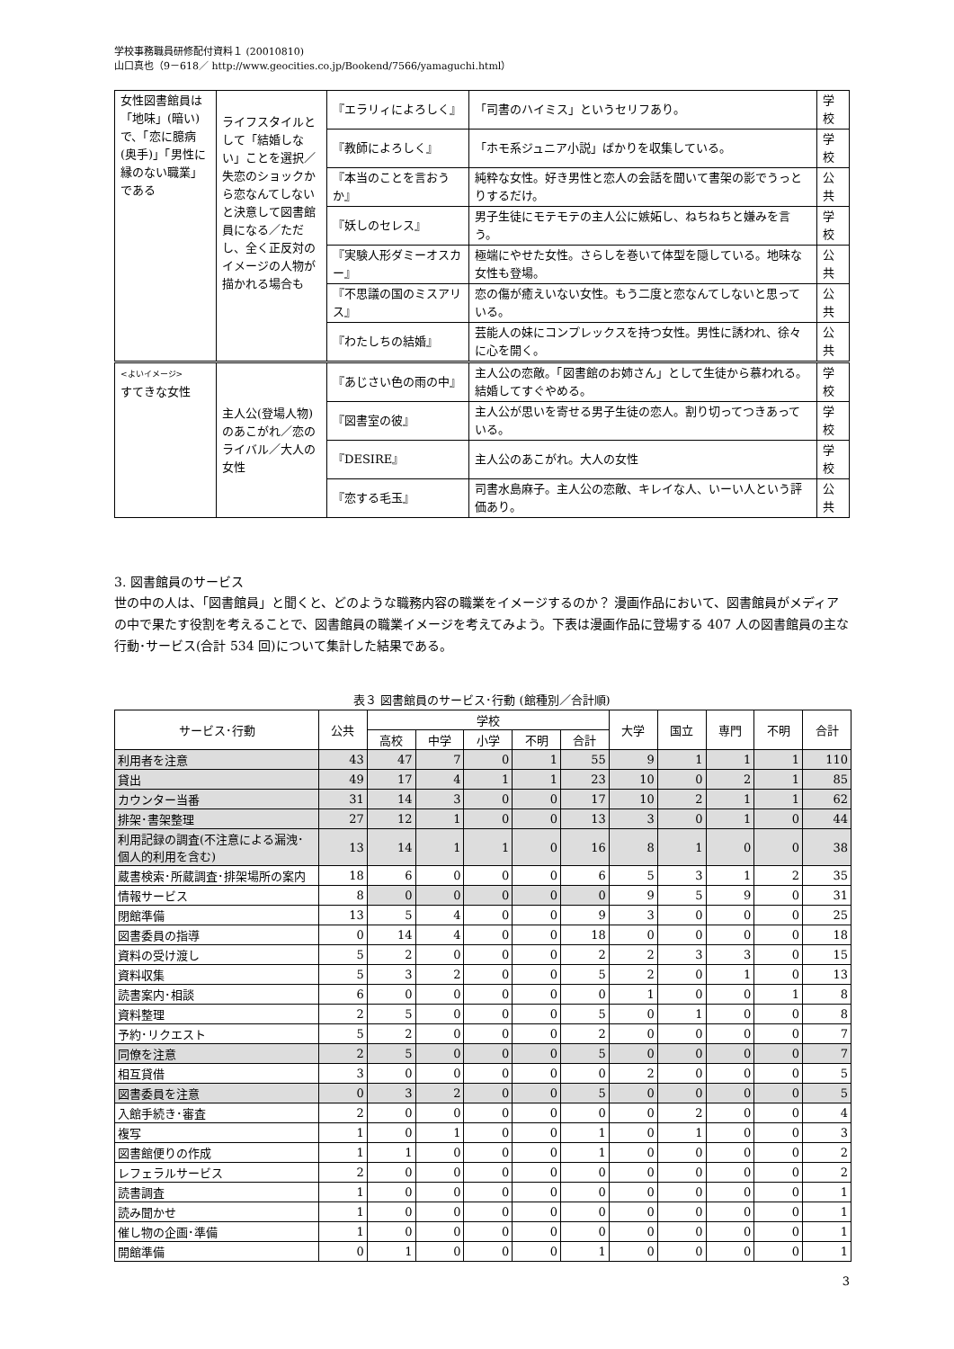学校事務職員研修配付資料１ (20010810)
山口真也（9－618／ http://www.geocities.co.jp/Bookend/7566/yamaguchi.html）
| 女性図書館員は「地味」(暗い)で、「恋に臆病(奥手)」「男性に縁のない職業」である | ライフスタイルとして「結婚しない」ことを選択／失恋のショックから恋なんてしないと決意して図書館員になる／ただし、全く正反対のイメージの人物が描かれる場合も | 『エラリィによろしく』 | 「司書のハイミス」というセリフあり。 | 学校 |
| | | 『教師によろしく』 | 「ホモ系ジュニア小説」ばかりを収集している。 | 学校 |
| | | 『本当のことを言おうか』 | 純粋な女性。好き男性と恋人の会話を聞いて書架の影でうっとりするだけ。 | 公共 |
| | | 『妖しのセレス』 | 男子生徒にモテモテの主人公に嫉妬し、ねちねちと嫌みを言う。 | 学校 |
| | | 『実験人形ダミーオスカー』 | 極端にやせた女性。さらしを巻いて体型を隠している。地味な女性も登場。 | 公共 |
| | | 『不思議の国のミスアリス』 | 恋の傷が癒えいない女性。もう二度と恋なんてしないと思っている。 | 公共 |
| | | 『わたしちの結婚』 | 芸能人の妹にコンプレックスを持つ女性。男性に誘われ、徐々に心を開く。 | 公共 |
| <よいイメージ> すてきな女性 | 主人公(登場人物)のあこがれ／恋のライバル／大人の女性 | 『あじさい色の雨の中』 | 主人公の恋敵。「図書館のお姉さん」として生徒から慕われる。結婚してすぐやめる。 | 学校 |
| | | 『図書室の彼』 | 主人公が思いを寄せる男子生徒の恋人。割り切ってつきあっている。 | 学校 |
| | | 『DESIRE』 | 主人公のあこがれ。大人の女性 | 学校 |
| | | 『恋する毛玉』 | 司書水島麻子。主人公の恋敵、キレイな人、いーい人という評価あり。 | 公共 |
3. 図書館員のサービス
世の中の人は、「図書館員」と聞くと、どのような職務内容の職業をイメージするのか？ 漫画作品において、図書館員がメディアの中で果たす役割を考えることで、図書館員の職業イメージを考えてみよう。下表は漫画作品に登場する 407 人の図書館員の主な行動･サービス(合計 534 回)について集計した結果である。
表３ 図書館員のサービス･行動 (館種別／合計順)
| サービス･行動 | 公共 | 学校 | | | | | 大学 | 国立 | 専門 | 不明 | 合計 |
| --- | --- | --- | --- | --- | --- | --- | --- | --- | --- | --- | --- |
| | | 高校 | 中学 | 小学 | 不明 | 合計 | | | | | |
| 利用者を注意 | 43 | 47 | 7 | 0 | 1 | 55 | 9 | 1 | 1 | 1 | 110 |
| 貸出 | 49 | 17 | 4 | 1 | 1 | 23 | 10 | 0 | 2 | 1 | 85 |
| カウンター当番 | 31 | 14 | 3 | 0 | 0 | 17 | 10 | 2 | 1 | 1 | 62 |
| 排架･書架整理 | 27 | 12 | 1 | 0 | 0 | 13 | 3 | 0 | 1 | 0 | 44 |
| 利用記録の調査(不注意による漏洩･個人的利用を含む) | 13 | 14 | 1 | 1 | 0 | 16 | 8 | 1 | 0 | 0 | 38 |
| 蔵書検索･所蔵調査･排架場所の案内 | 18 | 6 | 0 | 0 | 0 | 6 | 5 | 3 | 1 | 2 | 35 |
| 情報サービス | 8 | 0 | 0 | 0 | 0 | 0 | 9 | 5 | 9 | 0 | 31 |
| 閉館準備 | 13 | 5 | 4 | 0 | 0 | 9 | 3 | 0 | 0 | 0 | 25 |
| 図書委員の指導 | 0 | 14 | 4 | 0 | 0 | 18 | 0 | 0 | 0 | 0 | 18 |
| 資料の受け渡し | 5 | 2 | 0 | 0 | 0 | 2 | 2 | 3 | 3 | 0 | 15 |
| 資料収集 | 5 | 3 | 2 | 0 | 0 | 5 | 2 | 0 | 1 | 0 | 13 |
| 読書案内･相談 | 6 | 0 | 0 | 0 | 0 | 0 | 1 | 0 | 0 | 1 | 8 |
| 資料整理 | 2 | 5 | 0 | 0 | 0 | 5 | 0 | 1 | 0 | 0 | 8 |
| 予約･リクエスト | 5 | 2 | 0 | 0 | 0 | 2 | 0 | 0 | 0 | 0 | 7 |
| 同僚を注意 | 2 | 5 | 0 | 0 | 0 | 5 | 0 | 0 | 0 | 0 | 7 |
| 相互貸借 | 3 | 0 | 0 | 0 | 0 | 0 | 2 | 0 | 0 | 0 | 5 |
| 図書委員を注意 | 0 | 3 | 2 | 0 | 0 | 5 | 0 | 0 | 0 | 0 | 5 |
| 入館手続き･審査 | 2 | 0 | 0 | 0 | 0 | 0 | 0 | 2 | 0 | 0 | 4 |
| 複写 | 1 | 0 | 1 | 0 | 0 | 1 | 0 | 1 | 0 | 0 | 3 |
| 図書館便りの作成 | 1 | 1 | 0 | 0 | 0 | 1 | 0 | 0 | 0 | 0 | 2 |
| レフェラルサービス | 2 | 0 | 0 | 0 | 0 | 0 | 0 | 0 | 0 | 0 | 2 |
| 読書調査 | 1 | 0 | 0 | 0 | 0 | 0 | 0 | 0 | 0 | 0 | 1 |
| 読み聞かせ | 1 | 0 | 0 | 0 | 0 | 0 | 0 | 0 | 0 | 0 | 1 |
| 催し物の企画･準備 | 1 | 0 | 0 | 0 | 0 | 0 | 0 | 0 | 0 | 0 | 1 |
| 開館準備 | 0 | 1 | 0 | 0 | 0 | 1 | 0 | 0 | 0 | 0 | 1 |
3